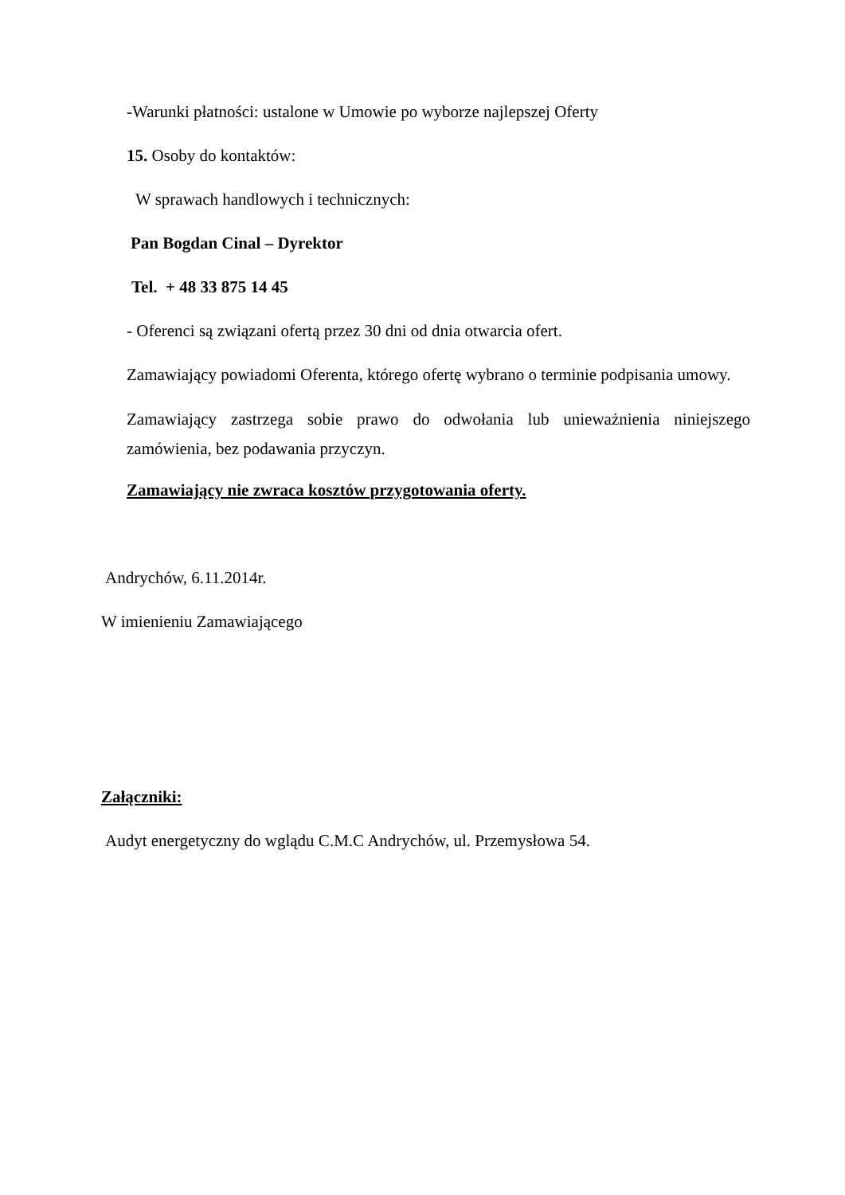-Warunki płatności: ustalone w Umowie po wyborze najlepszej Oferty
15. Osoby do kontaktów:
W sprawach handlowych i technicznych:
Pan Bogdan Cinal – Dyrektor
Tel. + 48 33 875 14 45
- Oferenci są związani ofertą przez 30 dni od dnia otwarcia ofert.
Zamawiający powiadomi Oferenta, którego ofertę wybrano o terminie podpisania umowy.
Zamawiający zastrzega sobie prawo do odwołania lub unieważnienia niniejszego zamówienia, bez podawania przyczyn.
Zamawiający nie zwraca kosztów przygotowania oferty.
Andrychów, 6.11.2014r.
W imienieniu Zamawiającego
Załączniki:
Audyt energetyczny do wglądu C.M.C Andrychów, ul. Przemysłowa 54.